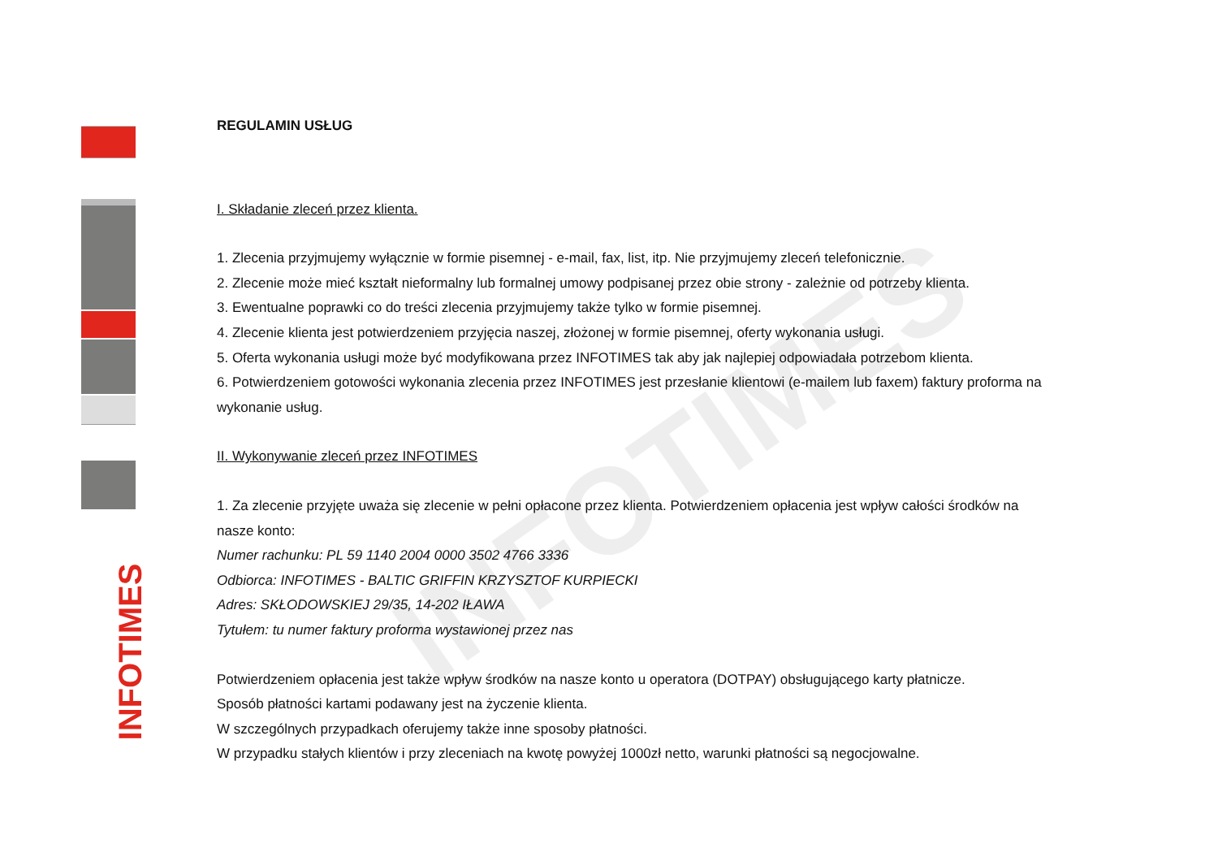INFOTIMES
INFOTIMES
REGULAMIN USŁUG
I. Składanie zleceń przez klienta.
1. Zlecenia przyjmujemy wyłącznie w formie pisemnej - e-mail, fax, list, itp. Nie przyjmujemy zleceń telefonicznie.
2. Zlecenie może mieć kształt nieformalny lub formalnej umowy podpisanej przez obie strony - zależnie od potrzeby klienta.
3. Ewentualne poprawki co do treści zlecenia przyjmujemy także tylko w formie pisemnej.
4. Zlecenie klienta jest potwierdzeniem przyjęcia naszej, złożonej w formie pisemnej, oferty wykonania usługi.
5. Oferta wykonania usługi może być modyfikowana przez INFOTIMES tak aby jak najlepiej odpowiadała potrzebom klienta.
6. Potwierdzeniem gotowości wykonania zlecenia przez INFOTIMES jest przesłanie klientowi (e-mailem lub faxem) faktury proforma na wykonanie usług.
II. Wykonywanie zleceń przez INFOTIMES
1. Za zlecenie przyjęte uważa się zlecenie w pełni opłacone przez klienta. Potwierdzeniem opłacenia jest wpływ całości środków na nasze konto:
Numer rachunku: PL 59 1140 2004 0000 3502 4766 3336
Odbiorca: INFOTIMES - BALTIC GRIFFIN KRZYSZTOF KURPIECKI
Adres: SKŁODOWSKIEJ 29/35, 14-202 IŁAWA
Tytułem: tu numer faktury proforma wystawionej przez nas
Potwierdzeniem opłacenia jest także wpływ środków na nasze konto u operatora (DOTPAY) obsługującego karty płatnicze.
Sposób płatności kartami podawany jest na życzenie klienta.
W szczególnych przypadkach oferujemy także inne sposoby płatności.
W przypadku stałych klientów i przy zleceniach na kwotę powyżej 1000zł netto, warunki płatności są negocjowalne.